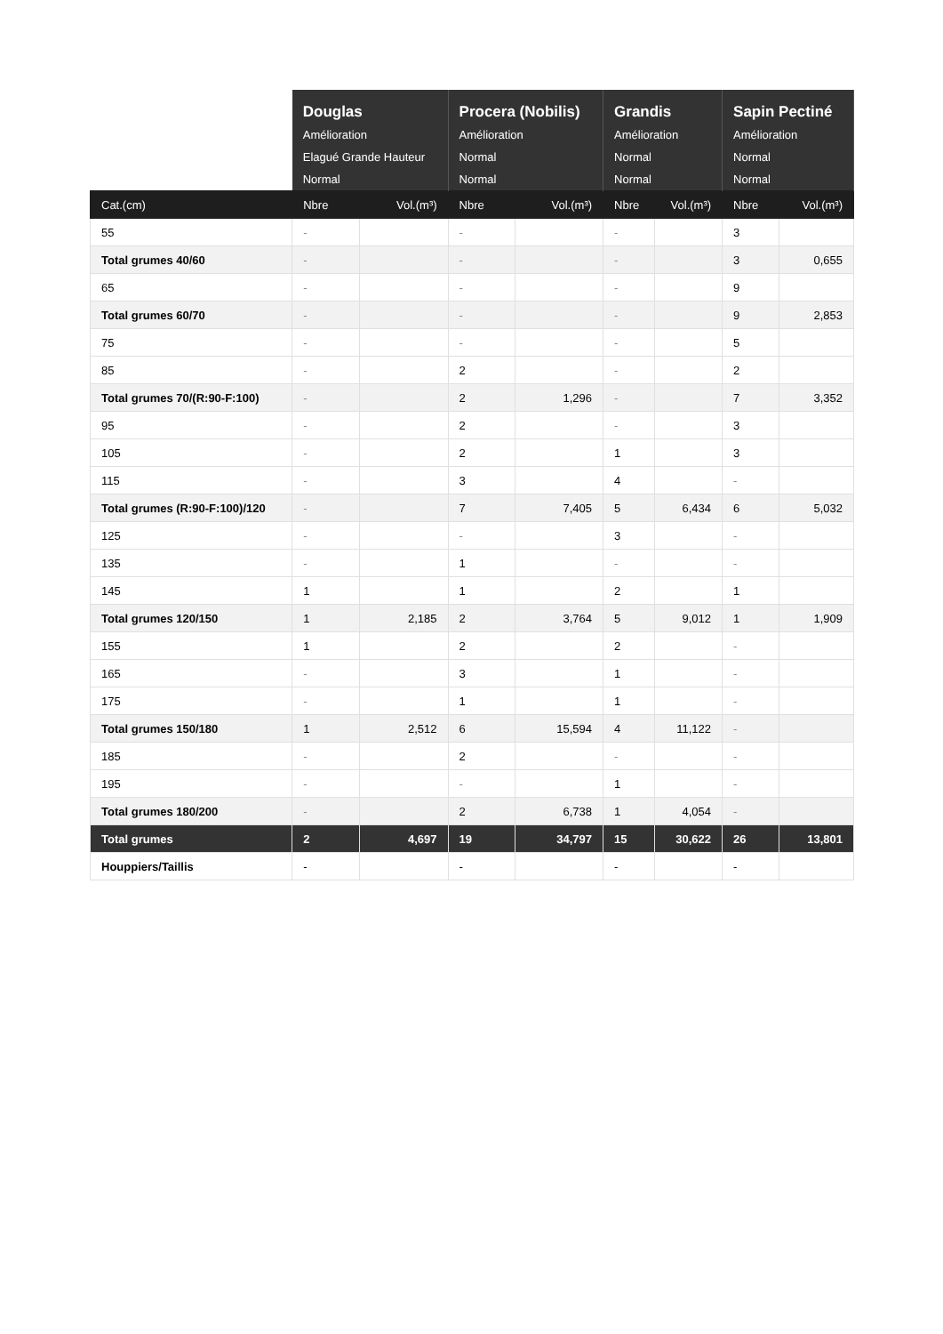| | Douglas Amélioration Elagué Grande Hauteur Normal | | Procera (Nobilis) Amélioration Normal Normal | | Grandis Amélioration Normal Normal | | Sapin Pectiné Amélioration Normal Normal | |
| Cat.(cm) | Nbre | Vol.(m³) | Nbre | Vol.(m³) | Nbre | Vol.(m³) | Nbre | Vol.(m³) |
| 55 | - | | - | | - | | 3 | |
| Total grumes 40/60 | - | | - | | - | | 3 | 0,655 |
| 65 | - | | - | | - | | 9 | |
| Total grumes 60/70 | - | | - | | - | | 9 | 2,853 |
| 75 | - | | - | | - | | 5 | |
| 85 | - | | 2 | | - | | 2 | |
| Total grumes 70/(R:90-F:100) | - | | 2 | 1,296 | - | | 7 | 3,352 |
| 95 | - | | 2 | | - | | 3 | |
| 105 | - | | 2 | | 1 | | 3 | |
| 115 | - | | 3 | | 4 | | - | |
| Total grumes (R:90-F:100)/120 | - | | 7 | 7,405 | 5 | 6,434 | 6 | 5,032 |
| 125 | - | | - | | 3 | | - | |
| 135 | - | | 1 | | - | | - | |
| 145 | 1 | | 1 | | 2 | | 1 | |
| Total grumes 120/150 | 1 | 2,185 | 2 | 3,764 | 5 | 9,012 | 1 | 1,909 |
| 155 | 1 | | 2 | | 2 | | - | |
| 165 | - | | 3 | | 1 | | - | |
| 175 | - | | 1 | | 1 | | - | |
| Total grumes 150/180 | 1 | 2,512 | 6 | 15,594 | 4 | 11,122 | - | |
| 185 | - | | 2 | | - | | - | |
| 195 | - | | - | | 1 | | - | |
| Total grumes 180/200 | - | | 2 | 6,738 | 1 | 4,054 | - | |
| Total grumes | 2 | 4,697 | 19 | 34,797 | 15 | 30,622 | 26 | 13,801 |
| Houppiers/Taillis | - | | - | | - | | - | |